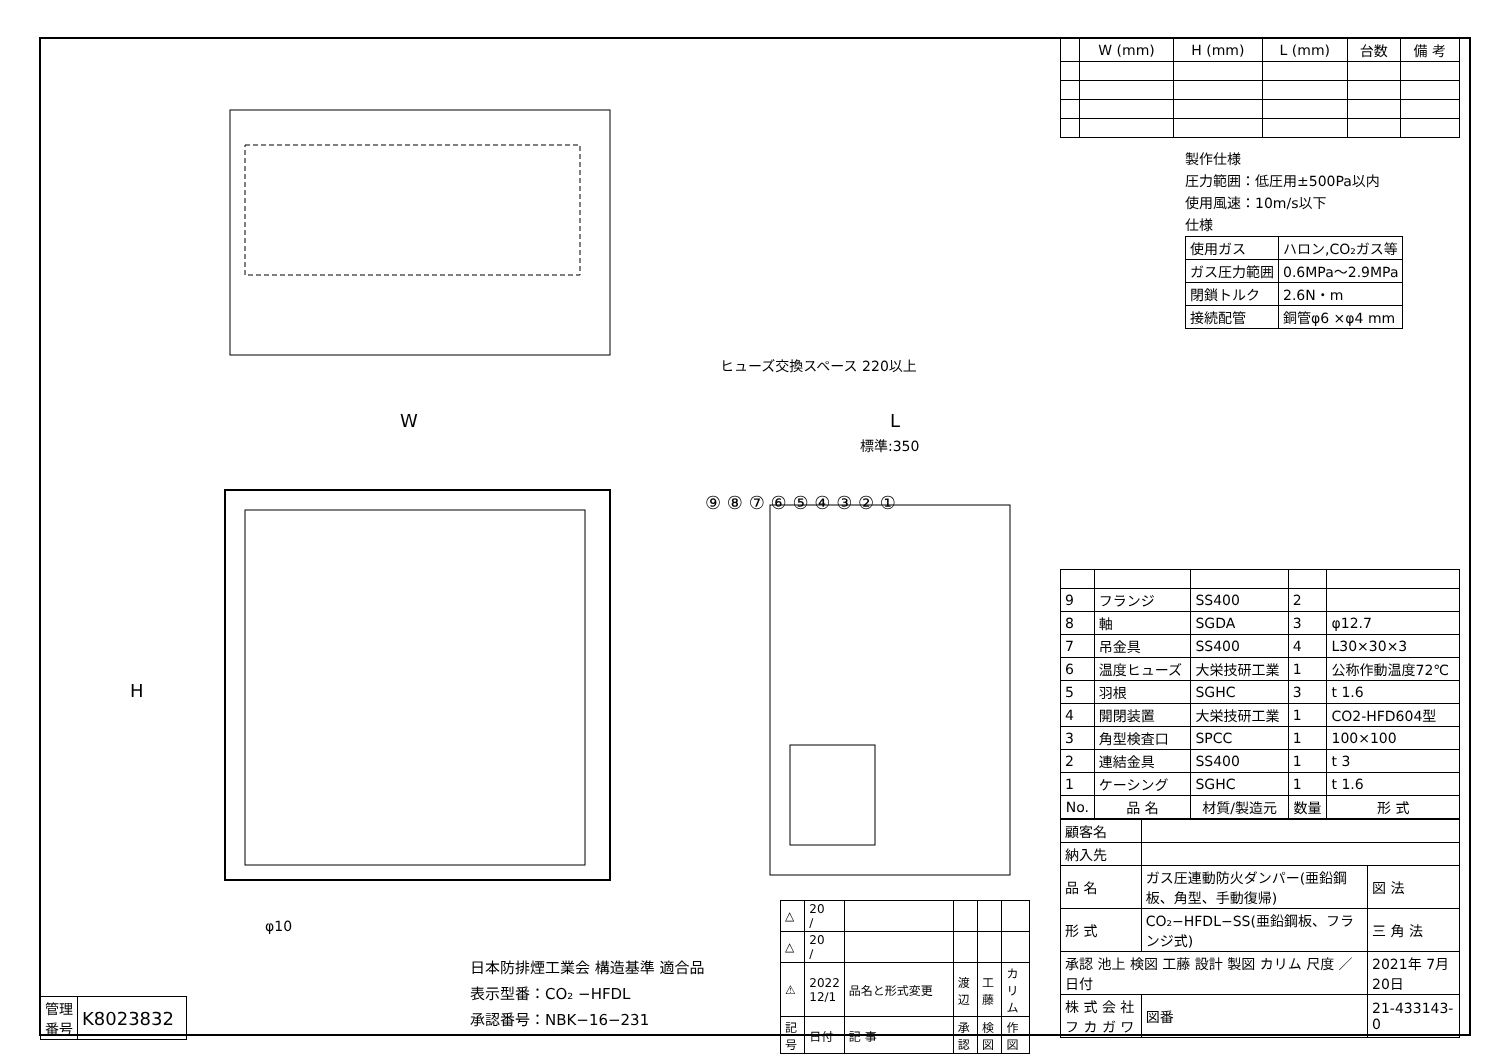ヒューズ交換スペース 220以上
W L
標準:350
H
⑨ ⑧ ⑦ ⑥ ⑤ ④ ③ ② ①
φ10
日本防排煙工業会 構造基準 適合品
表示型番：CO₂ −HFDL
承認番号：NBK−16−231
| 管理 番号 | K8023832 |
| △ | 20 / | | | | |
| △ | 20 / | | | | |
| ⚠ | 2022 12/1 | 品名と形式変更 | 渡辺 | 工藤 | カリム |
| 記号 | 日付 | 記 事 | 承認 | 検図 | 作図 |
| | W (mm) | H (mm) | L (mm) | 台数 | 備 考 |
| --- | --- | --- | --- | --- | --- |
製作仕様
圧力範囲：低圧用±500Pa以内
使用風速：10m/s以下
仕様
| 使用ガス | ハロン,CO₂ガス等 |
| ガス圧力範囲 | 0.6MPa〜2.9MPa |
| 閉鎖トルク | 2.6N・m |
| 接続配管 | 銅管φ6 ×φ4 mm |
| 9 | フランジ | SS400 | 2 | |
| 8 | 軸 | SGDA | 3 | φ12.7 |
| 7 | 吊金具 | SS400 | 4 | L30×30×3 |
| 6 | 温度ヒューズ | 大栄技研工業 | 1 | 公称作動温度72℃ |
| 5 | 羽根 | SGHC | 3 | t 1.6 |
| 4 | 開閉装置 | 大栄技研工業 | 1 | CO2-HFD604型 |
| 3 | 角型検査口 | SPCC | 1 | 100×100 |
| 2 | 連結金具 | SS400 | 1 | t 3 |
| 1 | ケーシング | SGHC | 1 | t 1.6 |
| No. | 品 名 | 材質/製造元 | 数量 | 形 式 |
| 顧客名 | | | |
| 納入先 | | | |
| 品 名 | ガス圧連動防火ダンパー(亜鉛鋼板、角型、手動復帰) | | 図 法 |
| 形 式 | CO₂−HFDL−SS(亜鉛鋼板、フランジ式) | | 三 角 法 |
| 承認 池上 検図 工藤 設計 製図 カリム 尺度 ／ 日付 | | | 2021年 7月 20日 |
| 株 式 会 社 フ カ ガ ワ | | 図番 | 21-433143-0 |